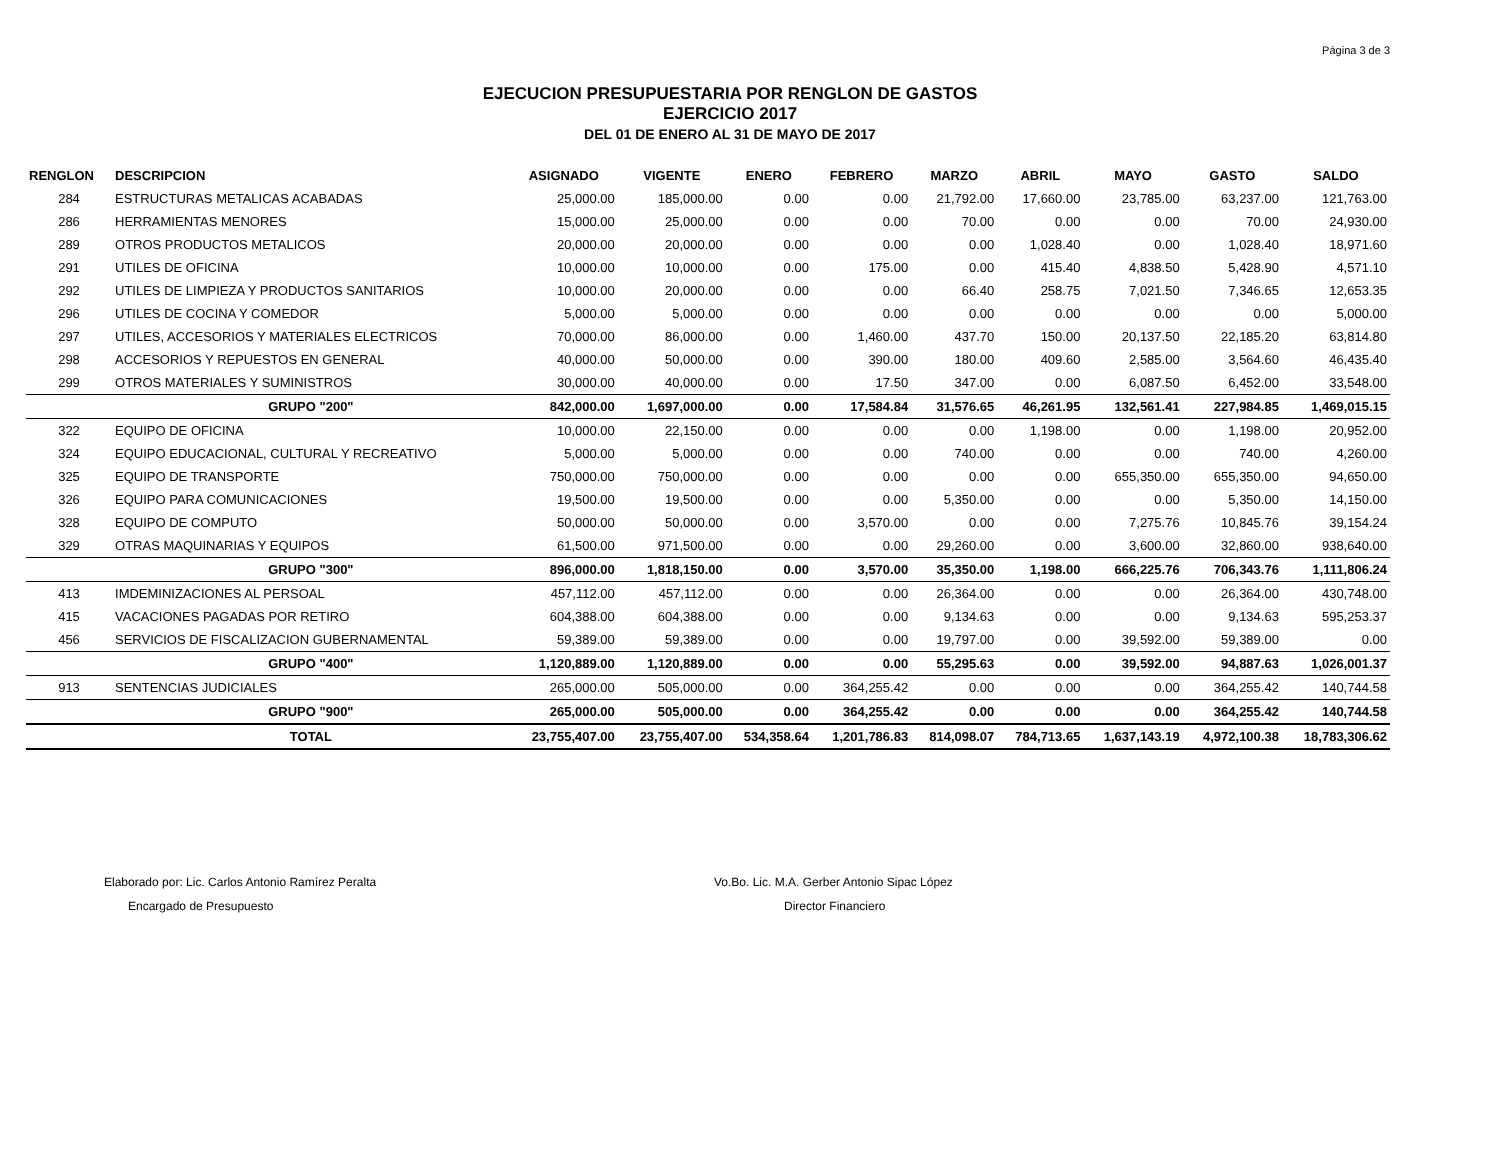Página 3 de 3
EJECUCION PRESUPUESTARIA POR RENGLON DE GASTOS
EJERCICIO 2017
DEL 01 DE ENERO AL 31 DE MAYO DE 2017
| RENGLON | DESCRIPCION | ASIGNADO | VIGENTE | ENERO | FEBRERO | MARZO | ABRIL | MAYO | GASTO | SALDO |
| --- | --- | --- | --- | --- | --- | --- | --- | --- | --- | --- |
| 284 | ESTRUCTURAS METALICAS ACABADAS | 25,000.00 | 185,000.00 | 0.00 | 0.00 | 21,792.00 | 17,660.00 | 23,785.00 | 63,237.00 | 121,763.00 |
| 286 | HERRAMIENTAS MENORES | 15,000.00 | 25,000.00 | 0.00 | 0.00 | 70.00 | 0.00 | 0.00 | 70.00 | 24,930.00 |
| 289 | OTROS PRODUCTOS METALICOS | 20,000.00 | 20,000.00 | 0.00 | 0.00 | 0.00 | 1,028.40 | 0.00 | 1,028.40 | 18,971.60 |
| 291 | UTILES DE OFICINA | 10,000.00 | 10,000.00 | 0.00 | 175.00 | 0.00 | 415.40 | 4,838.50 | 5,428.90 | 4,571.10 |
| 292 | UTILES DE LIMPIEZA Y PRODUCTOS SANITARIOS | 10,000.00 | 20,000.00 | 0.00 | 0.00 | 66.40 | 258.75 | 7,021.50 | 7,346.65 | 12,653.35 |
| 296 | UTILES DE COCINA Y COMEDOR | 5,000.00 | 5,000.00 | 0.00 | 0.00 | 0.00 | 0.00 | 0.00 | 0.00 | 5,000.00 |
| 297 | UTILES, ACCESORIOS Y MATERIALES ELECTRICOS | 70,000.00 | 86,000.00 | 0.00 | 1,460.00 | 437.70 | 150.00 | 20,137.50 | 22,185.20 | 63,814.80 |
| 298 | ACCESORIOS Y REPUESTOS EN GENERAL | 40,000.00 | 50,000.00 | 0.00 | 390.00 | 180.00 | 409.60 | 2,585.00 | 3,564.60 | 46,435.40 |
| 299 | OTROS MATERIALES Y SUMINISTROS | 30,000.00 | 40,000.00 | 0.00 | 17.50 | 347.00 | 0.00 | 6,087.50 | 6,452.00 | 33,548.00 |
| | GRUPO "200" | 842,000.00 | 1,697,000.00 | 0.00 | 17,584.84 | 31,576.65 | 46,261.95 | 132,561.41 | 227,984.85 | 1,469,015.15 |
| 322 | EQUIPO DE OFICINA | 10,000.00 | 22,150.00 | 0.00 | 0.00 | 0.00 | 1,198.00 | 0.00 | 1,198.00 | 20,952.00 |
| 324 | EQUIPO EDUCACIONAL, CULTURAL Y RECREATIVO | 5,000.00 | 5,000.00 | 0.00 | 0.00 | 740.00 | 0.00 | 0.00 | 740.00 | 4,260.00 |
| 325 | EQUIPO DE TRANSPORTE | 750,000.00 | 750,000.00 | 0.00 | 0.00 | 0.00 | 0.00 | 655,350.00 | 655,350.00 | 94,650.00 |
| 326 | EQUIPO PARA COMUNICACIONES | 19,500.00 | 19,500.00 | 0.00 | 0.00 | 5,350.00 | 0.00 | 0.00 | 5,350.00 | 14,150.00 |
| 328 | EQUIPO DE COMPUTO | 50,000.00 | 50,000.00 | 0.00 | 3,570.00 | 0.00 | 0.00 | 7,275.76 | 10,845.76 | 39,154.24 |
| 329 | OTRAS MAQUINARIAS Y EQUIPOS | 61,500.00 | 971,500.00 | 0.00 | 0.00 | 29,260.00 | 0.00 | 3,600.00 | 32,860.00 | 938,640.00 |
| | GRUPO "300" | 896,000.00 | 1,818,150.00 | 0.00 | 3,570.00 | 35,350.00 | 1,198.00 | 666,225.76 | 706,343.76 | 1,111,806.24 |
| 413 | IMDEMINIZACIONES AL PERSOAL | 457,112.00 | 457,112.00 | 0.00 | 0.00 | 26,364.00 | 0.00 | 0.00 | 26,364.00 | 430,748.00 |
| 415 | VACACIONES PAGADAS POR RETIRO | 604,388.00 | 604,388.00 | 0.00 | 0.00 | 9,134.63 | 0.00 | 0.00 | 9,134.63 | 595,253.37 |
| 456 | SERVICIOS DE FISCALIZACION GUBERNAMENTAL | 59,389.00 | 59,389.00 | 0.00 | 0.00 | 19,797.00 | 0.00 | 39,592.00 | 59,389.00 | 0.00 |
| | GRUPO "400" | 1,120,889.00 | 1,120,889.00 | 0.00 | 0.00 | 55,295.63 | 0.00 | 39,592.00 | 94,887.63 | 1,026,001.37 |
| 913 | SENTENCIAS JUDICIALES | 265,000.00 | 505,000.00 | 0.00 | 364,255.42 | 0.00 | 0.00 | 0.00 | 364,255.42 | 140,744.58 |
| | GRUPO "900" | 265,000.00 | 505,000.00 | 0.00 | 364,255.42 | 0.00 | 0.00 | 0.00 | 364,255.42 | 140,744.58 |
| | TOTAL | 23,755,407.00 | 23,755,407.00 | 534,358.64 | 1,201,786.83 | 814,098.07 | 784,713.65 | 1,637,143.19 | 4,972,100.38 | 18,783,306.62 |
Elaborado por: Lic. Carlos Antonio Ramírez Peralta
Encargado de Presupuesto
Vo.Bo. Lic. M.A. Gerber Antonio Sipac López
Director Financiero